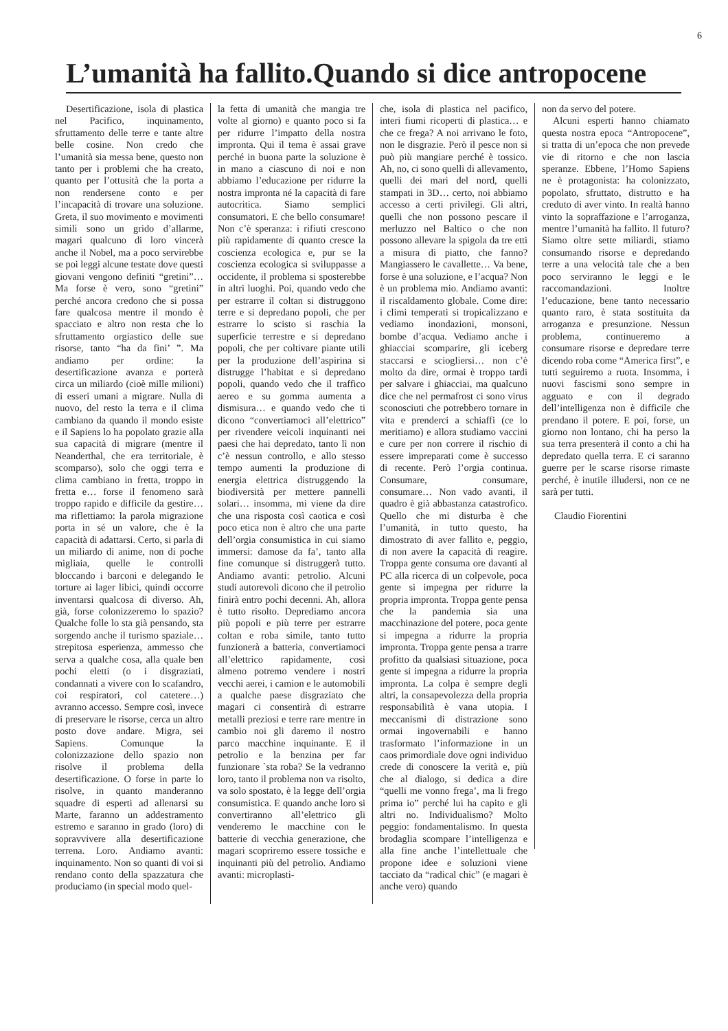6
L’umanità ha fallito.Quando si dice antropocene
Desertificazione, isola di plastica nel Pacifico, inquinamento, sfruttamento delle terre e tante altre belle cosine. Non credo che l’umanità sia messa bene, questo non tanto per i problemi che ha creato, quanto per l’ottusità che la porta a non rendersene conto e per l’incapacità di trovare una soluzione. Greta, il suo movimento e movimenti simili sono un grido d’allarme, magari qualcuno di loro vincerà anche il Nobel, ma a poco servirebbe se poi leggi alcune testate dove questi giovani vengono definiti “gretini”… Ma forse è vero, sono “gretini” perché ancora credono che si possa fare qualcosa mentre il mondo è spacciato e altro non resta che lo sfruttamento orgiastico delle sue risorse, tanto “ha da fini’ ”. Ma andiamo per ordine: la desertificazione avanza e porterà circa un miliardo (cioè mille milioni) di esseri umani a migrare. Nulla di nuovo, del resto la terra e il clima cambiano da quando il mondo esiste e il Sapiens lo ha popolato grazie alla sua capacità di migrare (mentre il Neanderthal, che era territoriale, è scomparso), solo che oggi terra e clima cambiano in fretta, troppo in fretta e… forse il fenomeno sarà troppo rapido e difficile da gestire… ma riflettiamo: la parola migrazione porta in sé un valore, che è la capacità di adattarsi. Certo, si parla di un miliardo di anime, non di poche migliaia, quelle le controlli bloccando i barconi e delegando le torture ai lager libici, quindi occorre inventarsi qualcosa di diverso. Ah, già, forse colonizzeremo lo spazio? Qualche folle lo sta già pensando, sta sorgendo anche il turismo spaziale… strepitosa esperienza, ammesso che serva a qualche cosa, alla quale ben pochi eletti (o i disgraziati, condannati a vivere con lo scafandro, coi respiratori, col catetere…) avranno accesso. Sempre così, invece di preservare le risorse, cerca un altro posto dove andare. Migra, sei Sapiens. Comunque la colonizzazione dello spazio non risolve il problema della desertificazione. O forse in parte lo risolve, in quanto manderanno squadre di esperti ad allenarsi su Marte, faranno un addestramento estremo e saranno in grado (loro) di sopravvivere alla desertificazione terrena. Loro. Andiamo avanti: inquinamento. Non so quanti di voi si rendano conto della spazzatura che produciamo (in special modo quel-
la fetta di umanità che mangia tre volte al giorno) e quanto poco si fa per ridurre l’impatto della nostra impronta. Qui il tema è assai grave perché in buona parte la soluzione è in mano a ciascuno di noi e non abbiamo l’educazione per ridurre la nostra impronta né la capacità di fare autocritica. Siamo semplici consumatori. E che bello consumare! Non c’è speranza: i rifiuti crescono più rapidamente di quanto cresce la coscienza ecologica e, pur se la coscienza ecologica si sviluppasse a occidente, il problema si sposterebbe in altri luoghi. Poi, quando vedo che per estrarre il coltan si distruggono terre e si depredano popoli, che per estrarre lo scisto si raschia la superficie terrestre e si depredano popoli, che per coltivare piante utili per la produzione dell’aspirina si distrugge l’habitat e si depredano popoli, quando vedo che il traffico aereo e su gomma aumenta a dismisura… e quando vedo che ti dicono “convertiamoci all’elettrico” per rivendere veicoli inquinanti nei paesi che hai depredato, tanto lì non c’è nessun controllo, e allo stesso tempo aumenti la produzione di energia elettrica distruggendo la biodiversità per mettere pannelli solari… insomma, mi viene da dire che una risposta così caotica e così poco etica non è altro che una parte dell’orgia consumistica in cui siamo immersi: damose da fa’, tanto alla fine comunque si distruggerà tutto. Andiamo avanti: petrolio. Alcuni studi autorevoli dicono che il petrolio finirà entro pochi decenni. Ah, allora è tutto risolto. Deprediamo ancora più popoli e più terre per estrarre coltan e roba simile, tanto tutto funzionerà a batteria, convertiamoci all’elettrico rapidamente, così almeno potremo vendere i nostri vecchi aerei, i camion e le automobili a qualche paese disgraziato che magari ci consentirà di estrarre metalli preziosi e terre rare mentre in cambio noi gli daremo il nostro parco macchine inquinante. E il petrolio e la benzina per far funzionare `sta roba? Se la vedranno loro, tanto il problema non va risolto, va solo spostato, è la legge dell’orgia consumistica. E quando anche loro si convertiranno all’elettrico gli venderemo le macchine con le batterie di vecchia generazione, che magari scopriremo essere tossiche e inquinanti più del petrolio. Andiamo avanti: microplasti-
che, isola di plastica nel pacifico, interi fiumi ricoperti di plastica… e che ce frega? A noi arrivano le foto, non le disgrazie. Però il pesce non si può più mangiare perché è tossico. Ah, no, ci sono quelli di allevamento, quelli dei mari del nord, quelli stampati in 3D… certo, noi abbiamo accesso a certi privilegi. Gli altri, quelli che non possono pescare il merluzzo nel Baltico o che non possono allevare la spigola da tre etti a misura di piatto, che fanno? Mangiassero le cavallette… Va bene, forse è una soluzione, e l’acqua? Non è un problema mio. Andiamo avanti: il riscaldamento globale. Come dire: i climi temperati si tropicalizzano e vediamo inondazioni, monsoni, bombe d’acqua. Vediamo anche i ghiacciai scomparire, gli iceberg staccarsi e sciogliersi… non c’è molto da dire, ormai è troppo tardi per salvare i ghiacciai, ma qualcuno dice che nel permafrost ci sono virus sconosciuti che potrebbero tornare in vita e prenderci a schiaffi (ce lo meritiamo) e allora studiamo vaccini e cure per non correre il rischio di essere impreparati come è successo di recente. Però l’orgia continua. Consumare, consumare, consumare… Non vado avanti, il quadro è già abbastanza catastrofico. Quello che mi disturba è che l’umanità, in tutto questo, ha dimostrato di aver fallito e, peggio, di non avere la capacità di reagire. Troppa gente consuma ore davanti al PC alla ricerca di un colpevole, poca gente si impegna per ridurre la propria impronta. Troppa gente pensa che la pandemia sia una macchinazione del potere, poca gente si impegna a ridurre la propria impronta. Troppa gente pensa a trarre profitto da qualsiasi situazione, poca gente si impegna a ridurre la propria impronta. La colpa è sempre degli altri, la consapevolezza della propria responsabilità è vana utopia. I meccanismi di distrazione sono ormai ingovernabili e hanno trasformato l’informazione in un caos primordiale dove ogni individuo crede di conoscere la verità e, più che al dialogo, si dedica a dire “quelli me vonno frega’, ma li frego prima io” perché lui ha capito e gli altri no. Individualismo? Molto peggio: fondamentalismo. In questa brodaglia scompare l’intelligenza e alla fine anche l’intellettuale che propone idee e soluzioni viene tacciato da “radical chic” (e magari è anche vero) quando
non da servo del potere.
Alcuni esperti hanno chiamato questa nostra epoca “Antropocene”, si tratta di un’epoca che non prevede vie di ritorno e che non lascia speranze. Ebbene, l’Homo Sapiens ne è protagonista: ha colonizzato, popolato, sfruttato, distrutto e ha creduto di aver vinto. In realtà hanno vinto la sopraffazione e l’arroganza, mentre l’umanità ha fallito. Il futuro? Siamo oltre sette miliardi, stiamo consumando risorse e depredando terre a una velocità tale che a ben poco serviranno le leggi e le raccomandazioni. Inoltre l’educazione, bene tanto necessario quanto raro, è stata sostituita da arroganza e presunzione. Nessun problema, continueremo a consumare risorse e depredare terre dicendo roba come “America first”, e tutti seguiremo a ruota. Insomma, i nuovi fascismi sono sempre in agguato e con il degrado dell’intelligenza non è difficile che prendano il potere. E poi, forse, un giorno non lontano, chi ha perso la sua terra presenterà il conto a chi ha depredato quella terra. E ci saranno guerre per le scarse risorse rimaste perché, è inutile illudersi, non ce ne sarà per tutti.
Claudio Fiorentini